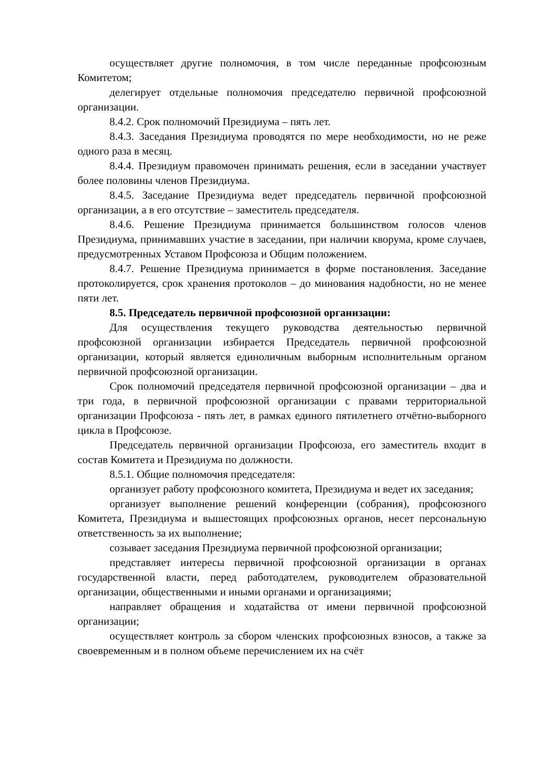осуществляет другие полномочия, в том числе переданные профсоюзным Комитетом;
делегирует отдельные полномочия председателю первичной профсоюзной организации.
8.4.2. Срок полномочий Президиума – пять лет.
8.4.3. Заседания Президиума проводятся по мере необходимости, но не реже одного раза в месяц.
8.4.4. Президиум правомочен принимать решения, если в заседании участвует более половины членов Президиума.
8.4.5. Заседание Президиума ведет председатель первичной профсоюзной организации, а в его отсутствие – заместитель председателя.
8.4.6. Решение Президиума принимается большинством голосов членов Президиума, принимавших участие в заседании, при наличии кворума, кроме случаев, предусмотренных Уставом Профсоюза и Общим положением.
8.4.7. Решение Президиума принимается в форме постановления. Заседание протоколируется, срок хранения протоколов – до минования надобности, но не менее пяти лет.
8.5. Председатель первичной профсоюзной организации:
Для осуществления текущего руководства деятельностью первичной профсоюзной организации избирается Председатель первичной профсоюзной организации, который является единоличным выборным исполнительным органом первичной профсоюзной организации.
Срок полномочий председателя первичной профсоюзной организации – два и три года, в первичной профсоюзной организации с правами территориальной организации Профсоюза - пять лет, в рамках единого пятилетнего отчётно-выборного цикла в Профсоюзе.
Председатель первичной организации Профсоюза, его заместитель входит в состав Комитета и Президиума по должности.
8.5.1. Общие полномочия председателя:
организует работу профсоюзного комитета, Президиума и ведет их заседания;
организует выполнение решений конференции (собрания), профсоюзного Комитета, Президиума и вышестоящих профсоюзных органов, несет персональную ответственность за их выполнение;
созывает заседания Президиума первичной профсоюзной организации;
представляет интересы первичной профсоюзной организации в органах государственной власти, перед работодателем, руководителем образовательной организации, общественными и иными органами и организациями;
направляет обращения и ходатайства от имени первичной профсоюзной организации;
осуществляет контроль за сбором членских профсоюзных взносов, а также за своевременным и в полном объеме перечислением их на счёт